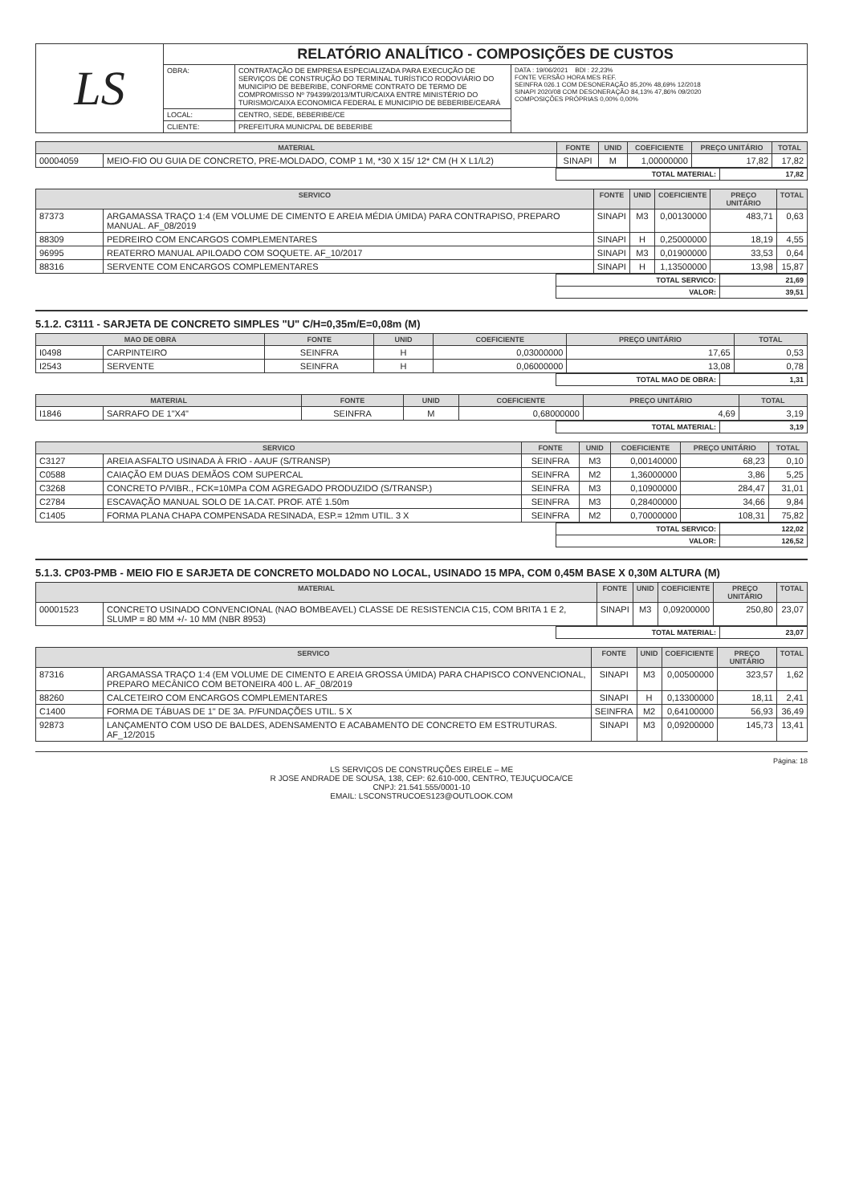| LS | RELATÓRIO ANALÍTICO - COMPOSIÇÕES DE CUSTOS | | |
| | OBRA: | CONTRATAÇÃO DE EMPRESA ESPECIALIZADA PARA EXECUÇÃO DE SERVIÇOS DE CONSTRUÇÃO DO TERMINAL TURÍSTICO RODOVIÁRIO DO MUNICIPIO DE BEBERIBE, CONFORME CONTRATO DE TERMO DE COMPROMISSO Nº 794399/2013/MTUR/CAIXA ENTRE MINISTÉRIO DO TURISMO/CAIXA ECONOMICA FEDERAL E MUNICIPIO DE BEBERIBE/CEARÁ | DATA : 19/06/2021 BDI : 22,23% FONTE VERSÃO HORA MES REF. SEINFRA 026.1 COM DESONERAÇÃO 85,20% 48,69% 12/2018 SINAPI 2020/08 COM DESONERAÇÃO 84,13% 47,86% 09/2020 COMPOSIÇÕES PRÓPRIAS 0,00% 0,00% |
| | LOCAL: | CENTRO, SEDE, BEBERIBE/CE | |
| | CLIENTE: | PREFEITURA MUNICPAL DE BEBERIBE | |
| MATERIAL | | FONTE | UNID | COEFICIENTE | PREÇO UNITÁRIO | TOTAL |
| --- | --- | --- | --- | --- | --- | --- |
| 00004059 | MEIO-FIO OU GUIA DE CONCRETO, PRE-MOLDADO, COMP 1 M, *30 X 15/ 12* CM (H X L1/L2) | SINAPI | M | 1,00000000 | 17,82 | 17,82 |
| | TOTAL MATERIAL: | 17,82 |
| SERVICO | | FONTE | UNID | COEFICIENTE | PREÇO UNITÁRIO | TOTAL |
| --- | --- | --- | --- | --- | --- | --- |
| 87373 | ARGAMASSA TRAÇO 1:4 (EM VOLUME DE CIMENTO E AREIA MÉDIA ÚMIDA) PARA CONTRAPISO, PREPARO MANUAL. AF_08/2019 | SINAPI | M3 | 0,00130000 | 483,71 | 0,63 |
| 88309 | PEDREIRO COM ENCARGOS COMPLEMENTARES | SINAPI | H | 0,25000000 | 18,19 | 4,55 |
| 96995 | REATERRO MANUAL APILOADO COM SOQUETE. AF_10/2017 | SINAPI | M3 | 0,01900000 | 33,53 | 0,64 |
| 88316 | SERVENTE COM ENCARGOS COMPLEMENTARES | SINAPI | H | 1,13500000 | 13,98 | 15,87 |
| | TOTAL SERVICO: | 21,69 |
| | VALOR: | 39,51 |
5.1.2. C3111 - SARJETA DE CONCRETO SIMPLES "U" C/H=0,35m/E=0,08m (M)
| MAO DE OBRA | | FONTE | UNID | COEFICIENTE | PREÇO UNITÁRIO | TOTAL |
| --- | --- | --- | --- | --- | --- | --- |
| I0498 | CARPINTEIRO | SEINFRA | H | 0,03000000 | 17,65 | 0,53 |
| I2543 | SERVENTE | SEINFRA | H | 0,06000000 | 13,08 | 0,78 |
| | TOTAL MAO DE OBRA: | 1,31 |
| MATERIAL | | FONTE | UNID | COEFICIENTE | PREÇO UNITÁRIO | TOTAL |
| --- | --- | --- | --- | --- | --- | --- |
| I1846 | SARRAFO DE 1"X4" | SEINFRA | M | 0,68000000 | 4,69 | 3,19 |
| | TOTAL MATERIAL: | 3,19 |
| SERVICO | | FONTE | UNID | COEFICIENTE | PREÇO UNITÁRIO | TOTAL |
| --- | --- | --- | --- | --- | --- | --- |
| C3127 | AREIA ASFALTO USINADA À FRIO - AAUF (S/TRANSP) | SEINFRA | M3 | 0,00140000 | 68,23 | 0,10 |
| C0588 | CAIAÇÃO EM DUAS DEMÃOS COM SUPERCAL | SEINFRA | M2 | 1,36000000 | 3,86 | 5,25 |
| C3268 | CONCRETO P/VIBR., FCK=10MPa COM AGREGADO PRODUZIDO (S/TRANSP.) | SEINFRA | M3 | 0,10900000 | 284,47 | 31,01 |
| C2784 | ESCAVAÇÃO MANUAL SOLO DE 1A.CAT. PROF. ATÉ 1.50m | SEINFRA | M3 | 0,28400000 | 34,66 | 9,84 |
| C1405 | FORMA PLANA CHAPA COMPENSADA RESINADA, ESP.= 12mm UTIL. 3 X | SEINFRA | M2 | 0,70000000 | 108,31 | 75,82 |
| | TOTAL SERVICO: | 122,02 |
| | VALOR: | 126,52 |
5.1.3. CP03-PMB - MEIO FIO E SARJETA DE CONCRETO MOLDADO NO LOCAL, USINADO 15 MPA, COM 0,45M BASE X 0,30M ALTURA (M)
| MATERIAL | | FONTE | UNID | COEFICIENTE | PREÇO UNITÁRIO | TOTAL |
| --- | --- | --- | --- | --- | --- | --- |
| 00001523 | CONCRETO USINADO CONVENCIONAL (NAO BOMBEAVEL) CLASSE DE RESISTENCIA C15, COM BRITA 1 E 2, SLUMP = 80 MM +/- 10 MM (NBR 8953) | SINAPI | M3 | 0,09200000 | 250,80 | 23,07 |
| | TOTAL MATERIAL: | 23,07 |
| SERVICO | | FONTE | UNID | COEFICIENTE | PREÇO UNITÁRIO | TOTAL |
| --- | --- | --- | --- | --- | --- | --- |
| 87316 | ARGAMASSA TRAÇO 1:4 (EM VOLUME DE CIMENTO E AREIA GROSSA ÚMIDA) PARA CHAPISCO CONVENCIONAL, PREPARO MECÂNICO COM BETONEIRA 400 L. AF_08/2019 | SINAPI | M3 | 0,00500000 | 323,57 | 1,62 |
| 88260 | CALCETEIRO COM ENCARGOS COMPLEMENTARES | SINAPI | H | 0,13300000 | 18,11 | 2,41 |
| C1400 | FORMA DE TÁBUAS DE 1" DE 3A. P/FUNDAÇÕES UTIL. 5 X | SEINFRA | M2 | 0,64100000 | 56,93 | 36,49 |
| 92873 | LANÇAMENTO COM USO DE BALDES, ADENSAMENTO E ACABAMENTO DE CONCRETO EM ESTRUTURAS. AF_12/2015 | SINAPI | M3 | 0,09200000 | 145,73 | 13,41 |
Página: 18
LS SERVIÇOS DE CONSTRUÇÕES EIRELE – ME
R JOSE ANDRADE DE SOUSA, 138, CEP: 62.610-000, CENTRO, TEJUÇUOCA/CE
CNPJ: 21.541.555/0001-10
EMAIL: LSCONSTRUCOES123@OUTLOOK.COM